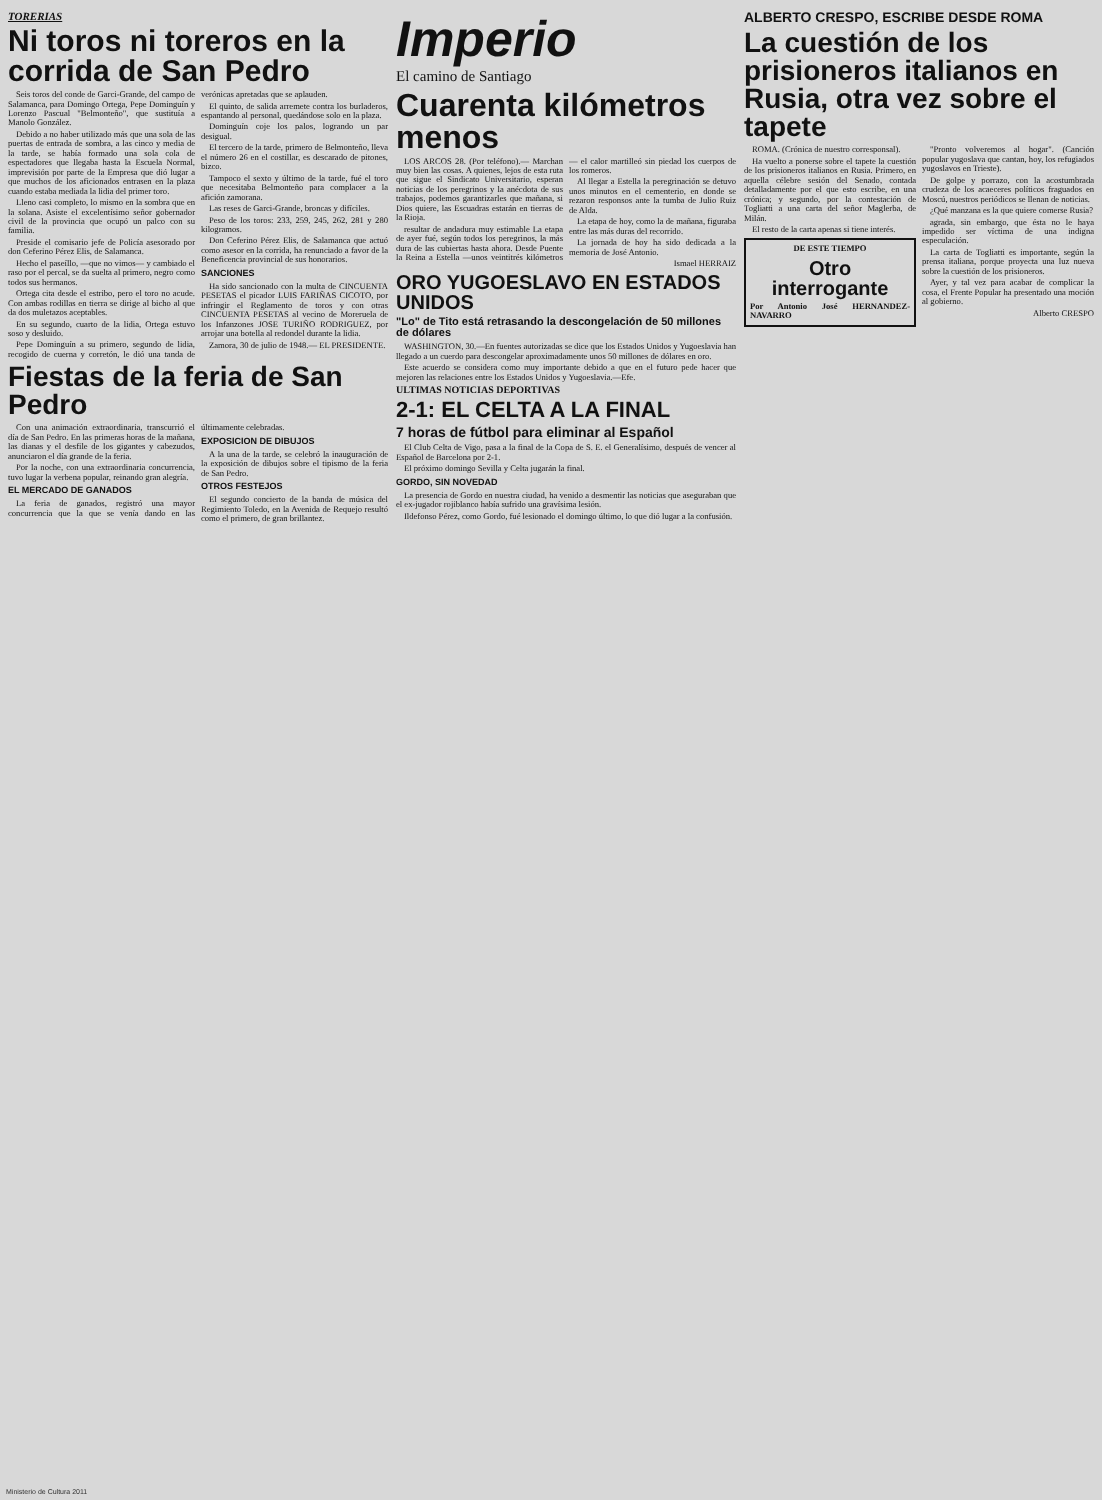TORERIAS
Ni toros ni toreros en la corrida de San Pedro
Seis toros del conde de Garci-Grande, del campo de Salamanca, para Domingo Ortega, Pepe Dominguín y Lorenzo Pascual "Belmonteño", que sustituía a Manolo González.
Debido a no haber utilizado más que una sola de las puertas de entrada de sombra, a las cinco y media de la tarde, se había formado una sola cola de espectadores que llegaba hasta la Escuela Normal, imprevisión por parte de la Empresa que dió lugar a que muchos de los aficionados entrasen en la plaza cuando estaba mediada la lidia del primer toro.
Lleno casi completo, lo mismo en la sombra que en la solana. Asiste el excelentísimo señor gobernador civil de la provincia que ocupó un palco con su familia.
Preside el comisario jefe de Policía asesorado por don Ceferino Pérez Elis, de Salamanca.
Hecho el paseíllo, —que no vimos— y cambiado el raso por el percal, se da suelta al primero, negro como todos sus hermanos.
Ortega cita desde el estribo, pero el toro no acude. Con ambas rodillas en tierra se dirige al bicho al que da dos muletazos aceptables.
En su segundo, cuarto de la lidia, Ortega estuvo soso y desluido.
Pepe Dominguín a su primero, segundo de lidia, recogido de cuerna y corretón, le dió una tanda de verónicas apretadas que se aplauden.
El quinto, de salida arremete contra los burladeros, espantando al personal, quedándose solo en la plaza.
Dominguín coje los palos, logrando un par desigual.
El tercero de la tarde, primero de Belmonteño, lleva el número 26 en el costillar, es descarado de pitones, bizco.
Tampoco el sexto y último de la tarde, fué el toro que necesitaba Belmonteño para complacer a la afición zamorana.
Las reses de Garci-Grande, broncas y difíciles.
Peso de los toros: 233, 259, 245, 262, 281 y 280 kilogramos.
Don Ceferino Pérez Elis, de Salamanca que actuó como asesor en la corrida, ha renunciado a favor de la Beneficencia provincial de sus honorarios.
SANCIONES
Ha sido sancionado con la multa de CINCUENTA PESETAS el picador LUIS FARIÑAS CICOTO, por infringir el Reglamento de toros y con otras CINCUENTA PESETAS al vecino de Moreruela de los Infanzones JOSE TURIÑO RODRIGUEZ, por arrojar una botella al redondel durante la lidia.
Zamora, 30 de julio de 1948.— EL PRESIDENTE.
Fiestas de la feria de San Pedro
Con una animación extraordinaria, transcurrió el día de San Pedro. En las primeras horas de la mañana, las dianas y el desfile de los gigantes y cabezudos, anunciaron el día grande de la feria.
Por la noche, con una extraordinaria concurrencia, tuvo lugar la verbena popular, reinando gran alegría.
EL MERCADO DE GANADOS
La feria de ganados, registró una mayor concurrencia que la que se venía dando en las últimamente celebradas.
EXPOSICION DE DIBUJOS
A la una de la tarde, se celebró la inauguración de la exposición de dibujos sobre el tipismo de la feria de San Pedro.
OTROS FESTEJOS
El segundo concierto de la banda de música del Regimiento Toledo, en la Avenida de Requejo resultó como el primero, de gran brillantez.
Imperio
El camino de Santiago
Cuarenta kilómetros menos
LOS ARCOS 28. (Por teléfono).— Marchan muy bien las cosas. A quienes, lejos de esta ruta que sigue el Sindicato Universitario, esperan noticias de los peregrinos y la anécdota de sus trabajos, podemos garantizarles que mañana, si Dios quiere, las Escuadras estarán en tierras de la Rioja.
resultar de andadura muy estimable La etapa de ayer fué, según todos los peregrinos, la más dura de las cubiertas hasta ahora. Desde Puente la Reina a Estella —unos veintitrés kilómetros— el calor martilleó sin piedad los cuerpos de los romeros.
Al llegar a Estella la peregrinación se detuvo unos minutos en el cementerio, en donde se rezaron responsos ante la tumba de Julio Ruiz de Alda.
La etapa de hoy, como la de mañana, figuraba entre las más duras del recorrido.
La jornada de hoy ha sido dedicada a la memoria de José Antonio.
Ismael HERRAIZ
ORO YUGOESLAVO EN ESTADOS UNIDOS
"Lo" de Tito está retrasando la descongelación de 50 millones de dólares
WASHINGTON, 30.—En fuentes autorizadas se dice que los Estados Unidos y Yugoeslavia han llegado a un cuerdo para descongelar aproximadamente unos 50 millones de dólares en oro.
Este acuerdo se considera como muy importante debido a que en el futuro pede hacer que mejoren las relaciones entre los Estados Unidos y Yugoeslavia.—Efe.
ULTIMAS NOTICIAS DEPORTIVAS
2-1: EL CELTA A LA FINAL
7 horas de fútbol para eliminar al Español
El Club Celta de Vigo, pasa a la final de la Copa de S. E. el Generalísimo, después de vencer al Español de Barcelona por 2-1.
El próximo domingo Sevilla y Celta jugarán la final.
GORDO, SIN NOVEDAD
La presencia de Gordo en nuestra ciudad, ha venido a desmentir las noticias que aseguraban que el ex-jugador rojiblanco había sufrido una gravísima lesión.
Ildefonso Pérez, como Gordo, fué lesionado el domingo último, lo que dió lugar a la confusión.
ALBERTO CRESPO, ESCRIBE DESDE ROMA
La cuestión de los prisioneros italianos en Rusia, otra vez sobre el tapete
ROMA. (Crónica de nuestro corresponsal).
Ha vuelto a ponerse sobre el tapete la cuestión de los prisioneros italianos en Rusia. Primero, en aquella célebre sesión del Senado, contada detalladamente por el que esto escribe, en una crónica; y segundo, por la contestación de Togliatti a una carta del señor Maglerba, de Milán.
El resto de la carta apenas si tiene interés.
DE ESTE TIEMPO
Otro interrogante
Por Antonio José HERNANDEZ-NAVARRO
"Pronto volveremos al hogar". (Canción popular yugoslava que cantan, hoy, los refugiados yugoslavos en Trieste).
De golpe y porrazo, con la acostumbrada crudeza de los acaeceres políticos fraguados en Moscú, nuestros periódicos se llenan de noticias.
¿Qué manzana es la que quiere comerse Rusia?
agrada, sin embargo, que ésta no le haya impedido ser víctima de una indigna especulación.
La carta de Togliatti es importante, según la prensa italiana, porque proyecta una luz nueva sobre la cuestión de los prisioneros.
Ayer, y tal vez para acabar de complicar la cosa, el Frente Popular ha presentado una moción al gobierno.
Alberto CRESPO
Ministerio de Cultura 2011